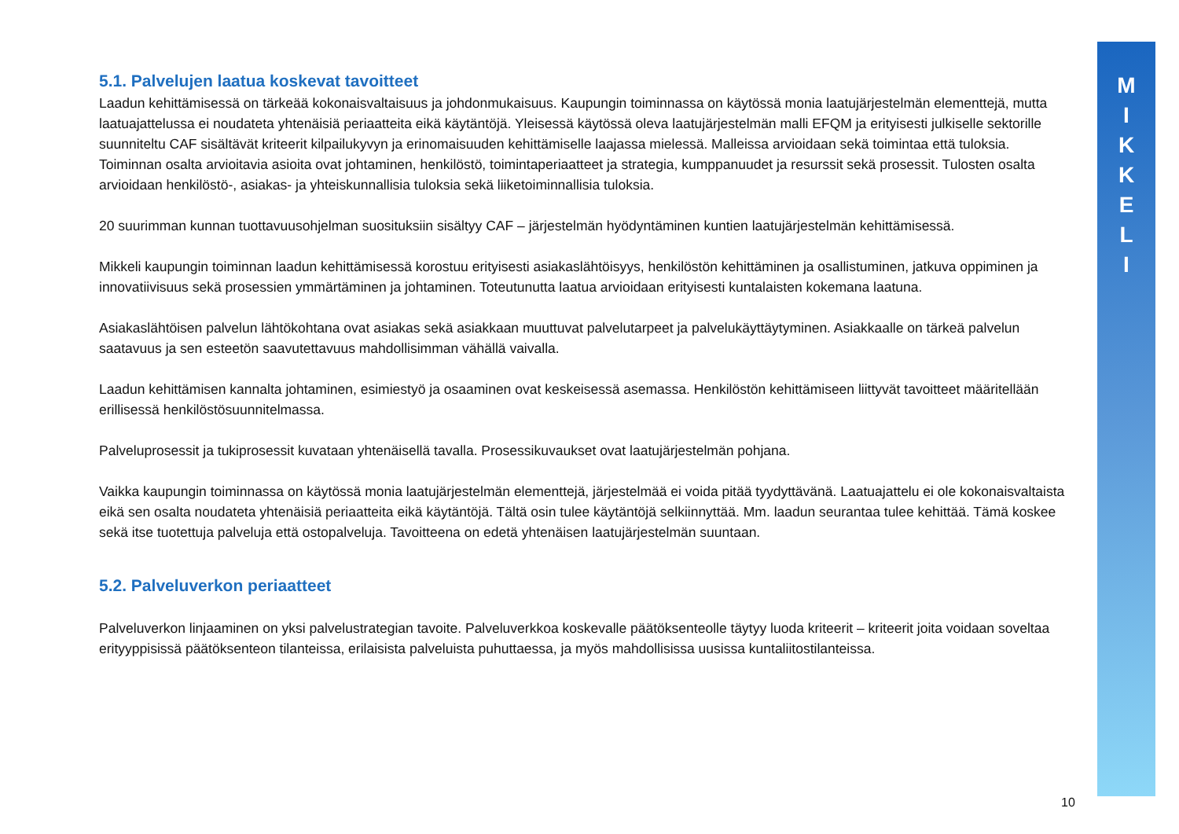M
I
K
K
E
L
I
5.1. Palvelujen laatua koskevat tavoitteet
Laadun kehittämisessä on tärkeää kokonaisvaltaisuus ja johdonmukaisuus. Kaupungin toiminnassa on käytössä monia laatujärjestelmän elementtejä, mutta laatuajattelussa ei noudateta yhtenäisiä periaatteita eikä käytäntöjä. Yleisessä käytössä oleva laatujärjestelmän malli EFQM ja erityisesti julkiselle sektorille suunniteltu CAF sisältävät kriteerit kilpailukyvyn ja erinomaisuuden kehittämiselle laajassa mielessä. Malleissa arvioidaan sekä toimintaa että tuloksia. Toiminnan osalta arvioitavia asioita ovat johtaminen, henkilöstö, toimintaperiaatteet ja strategia, kumppanuudet ja resurssit sekä prosessit. Tulosten osalta arvioidaan henkilöstö-, asiakas- ja yhteiskunnallisia tuloksia sekä liiketoiminnallisia tuloksia.
20 suurimman kunnan tuottavuusohjelman suosituksiin sisältyy CAF – järjestelmän hyödyntäminen kuntien laatujärjestelmän kehittämisessä.
Mikkeli kaupungin toiminnan laadun kehittämisessä korostuu erityisesti asiakaslähtöisyys, henkilöstön kehittäminen ja osallistuminen, jatkuva oppiminen ja innovatiivisuus sekä prosessien ymmärtäminen ja johtaminen. Toteutunutta laatua arvioidaan erityisesti kuntalaisten kokemana laatuna.
Asiakaslähtöisen palvelun lähtökohtana ovat asiakas sekä asiakkaan muuttuvat palvelutarpeet ja palvelukäyttäytyminen. Asiakkaalle on tärkeä palvelun saatavuus ja sen esteetön saavutettavuus mahdollisimman vähällä vaivalla.
Laadun kehittämisen kannalta johtaminen, esimiestyö ja osaaminen ovat keskeisessä asemassa. Henkilöstön kehittämiseen liittyvät tavoitteet määritellään erillisessä henkilöstösuunnitelmassa.
Palveluprosessit ja tukiprosessit kuvataan yhtenäisellä tavalla. Prosessikuvaukset ovat laatujärjestelmän pohjana.
Vaikka kaupungin toiminnassa on käytössä monia laatujärjestelmän elementtejä, järjestelmää ei voida pitää tyydyttävänä. Laatuajattelu ei ole kokonaisvaltaista eikä sen osalta noudateta yhtenäisiä periaatteita eikä käytäntöjä. Tältä osin tulee käytäntöjä selkiinnyttää. Mm. laadun seurantaa tulee kehittää. Tämä koskee sekä itse tuotettuja palveluja että ostopalveluja. Tavoitteena on edetä yhtenäisen laatujärjestelmän suuntaan.
5.2. Palveluverkon periaatteet
Palveluverkon linjaaminen on yksi palvelustrategian tavoite. Palveluverkkoa koskevalle päätöksenteolle täytyy luoda kriteerit – kriteerit joita voidaan soveltaa erityyppisissä päätöksenteon tilanteissa, erilaisista palveluista puhuttaessa, ja myös mahdollisissa uusissa kuntaliitostilanteissa.
10